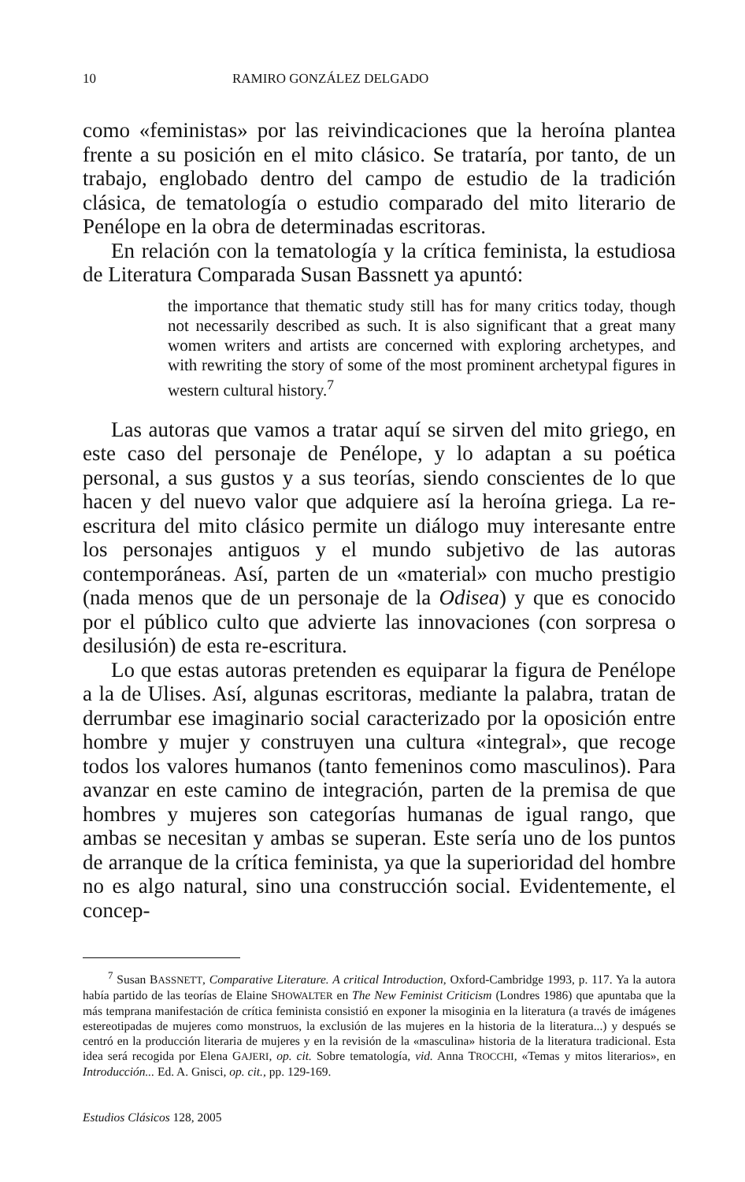10 RAMIRO GONZÁLEZ DELGADO
como «feministas» por las reivindicaciones que la heroína plantea frente a su posición en el mito clásico. Se trataría, por tanto, de un trabajo, englobado dentro del campo de estudio de la tradición clásica, de tematología o estudio comparado del mito literario de Penélope en la obra de determinadas escritoras.
En relación con la tematología y la crítica feminista, la estudiosa de Literatura Comparada Susan Bassnett ya apuntó:
the importance that thematic study still has for many critics today, though not necessarily described as such. It is also significant that a great many women writers and artists are concerned with exploring archetypes, and with rewriting the story of some of the most prominent archetypal figures in western cultural history.<sup>7</sup>
Las autoras que vamos a tratar aquí se sirven del mito griego, en este caso del personaje de Penélope, y lo adaptan a su poética personal, a sus gustos y a sus teorías, siendo conscientes de lo que hacen y del nuevo valor que adquiere así la heroína griega. La re-escritura del mito clásico permite un diálogo muy interesante entre los personajes antiguos y el mundo subjetivo de las autoras contemporáneas. Así, parten de un «material» con mucho prestigio (nada menos que de un personaje de la Odisea) y que es conocido por el público culto que advierte las innovaciones (con sorpresa o desilusión) de esta re-escritura.
Lo que estas autoras pretenden es equiparar la figura de Penélope a la de Ulises. Así, algunas escritoras, mediante la palabra, tratan de derrumbar ese imaginario social caracterizado por la oposición entre hombre y mujer y construyen una cultura «integral», que recoge todos los valores humanos (tanto femeninos como masculinos). Para avanzar en este camino de integración, parten de la premisa de que hombres y mujeres son categorías humanas de igual rango, que ambas se necesitan y ambas se superan. Este sería uno de los puntos de arranque de la crítica feminista, ya que la superioridad del hombre no es algo natural, sino una construcción social. Evidentemente, el concep-
<sup>7</sup> Susan BASSNETT, Comparative Literature. A critical Introduction, Oxford-Cambridge 1993, p. 117. Ya la autora había partido de las teorías de Elaine SHOWALTER en The New Feminist Criticism (Londres 1986) que apuntaba que la más temprana manifestación de crítica feminista consistió en exponer la misoginia en la literatura (a través de imágenes estereotipadas de mujeres como monstruos, la exclusión de las mujeres en la historia de la literatura...) y después se centró en la producción literaria de mujeres y en la revisión de la «masculina» historia de la literatura tradicional. Esta idea será recogida por Elena GAJERI, op. cit. Sobre tematología, vid. Anna TROCCHI, «Temas y mitos literarios», en Introducción... Ed. A. Gnisci, op. cit., pp. 129-169.
Estudios Clásicos 128, 2005